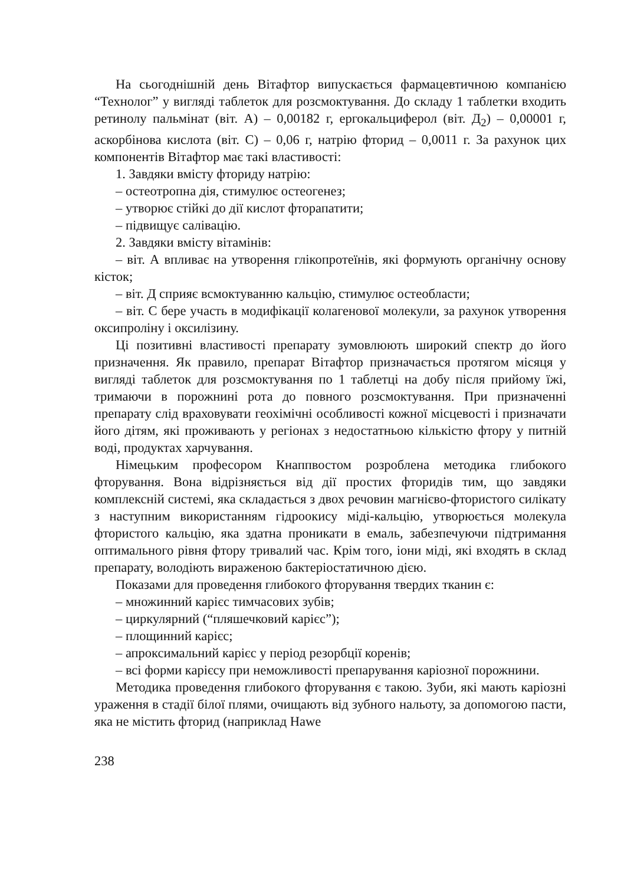На сьогоднішній день Вітафтор випускається фармацевтичною компанією “Технолог” у вигляді таблеток для розсмоктування. До складу 1 таблетки входить ретинолу пальмінат (віт. А) – 0,00182 г, ергокальциферол (віт. Д<sub>2</sub>) – 0,00001 г, аскорбінова кислота (віт. С) – 0,06 г, натрію фторид – 0,0011 г. За рахунок цих компонентів Вітафтор має такі властивості:
1. Завдяки вмісту фториду натрію:
– остеотропна дія, стимулює остеогенез;
– утворює стійкі до дії кислот фторапатити;
– підвищує салівацію.
2. Завдяки вмісту вітамінів:
– віт. А впливає на утворення глікопротеїнів, які формують органічну основу кісток;
– віт. Д сприяє всмоктуванню кальцію, стимулює остеобласти;
– віт. С бере участь в модифікації колагенової молекули, за рахунок утворення оксипроліну і оксилізину.
Ці позитивні властивості препарату зумовлюють широкий спектр до його призначення. Як правило, препарат Вітафтор призначається протягом місяця у вигляді таблеток для розсмоктування по 1 таблетці на добу після прийому їжі, тримаючи в порожнині рота до повного розсмоктування. При призначенні препарату слід враховувати геохімічні особливості кожної місцевості і призначати його дітям, які проживають у регіонах з недостатньою кількістю фтору у питній воді, продуктах харчування.
Німецьким професором Кнаппвостом розроблена методика глибокого фторування. Вона відрізняється від дії простих фторидів тим, що завдяки комплексній системі, яка складається з двох речовин магнієво-фтористого силікату з наступним використанням гідроокису міді-кальцію, утворюється молекула фтористого кальцію, яка здатна проникати в емаль, забезпечуючи підтримання оптимального рівня фтору тривалий час. Крім того, іони міді, які входять в склад препарату, володіють вираженою бактеріостатичною дією.
Показами для проведення глибокого фторування твердих тканин є:
– множинний карієс тимчасових зубів;
– циркулярний (“пляшечковий карієс”);
– площинний карієс;
– апроксимальний карієс у період резорбції коренів;
– всі форми карієсу при неможливості препарування каріозної порожнини.
Методика проведення глибокого фторування є такою. Зуби, які мають каріозні ураження в стадії білої плями, очищають від зубного нальоту, за допомогою пасти, яка не містить фторид (наприклад Hawe
238